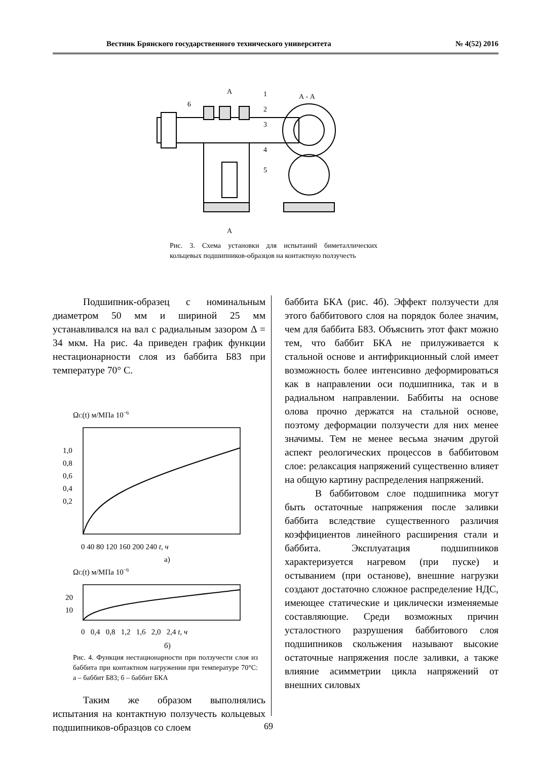Вестник Брянского государственного технического университета № 4(52) 2016
А
А
А - А
1
2
3
4
5
6
Рис. 3. Схема установки для испытаний биметаллических кольцевых подшипников-образцов на контактную ползучесть
Подшипник-образец с номинальным диаметром 50 мм и шириной 25 мм устанавливался на вал с радиальным зазором Δ = 34 мкм. На рис. 4а приведен график функции нестационарности слоя из баббита Б83 при температуре 70° С.
ΩC(t) м/МПа 10−6
1,0
0,8
0,6
0,4
0,2
0 40 80 120 160 200 240 t, ч
а)
ΩC(t) м/МПа 10−6
20
10
0 0,4 0,8 1,2 1,6 2,0 2,4 t, ч
б)
Рис. 4. Функция нестационарности при ползучести слоя из баббита при контактном нагружении при температуре 70°С: а – баббит Б83; б – баббит БКА
Таким же образом выполнялись испытания на контактную ползучесть кольцевых подшипников-образцов со слоем
баббита БКА (рис. 4б). Эффект ползучести для этого баббитового слоя на порядок более значим, чем для баббита Б83. Объяснить этот факт можно тем, что баббит БКА не прилуживается к стальной основе и антифрикционный слой имеет возможность более интенсивно деформироваться как в направлении оси подшипника, так и в радиальном направлении. Баббиты на основе олова прочно держатся на стальной основе, поэтому деформации ползучести для них менее значимы. Тем не менее весьма значим другой аспект реологических процессов в баббитовом слое: релаксация напряжений существенно влияет на общую картину распределения напряжений.
В баббитовом слое подшипника могут быть остаточные напряжения после заливки баббита вследствие существенного различия коэффициентов линейного расширения стали и баббита. Эксплуатация подшипников характеризуется нагревом (при пуске) и остыванием (при останове), внешние нагрузки создают достаточно сложное распределение НДС, имеющее статические и циклически изменяемые составляющие. Среди возможных причин усталостного разрушения баббитового слоя подшипников скольжения называют высокие остаточные напряжения после заливки, а также влияние асимметрии цикла напряжений от внешних силовых
69